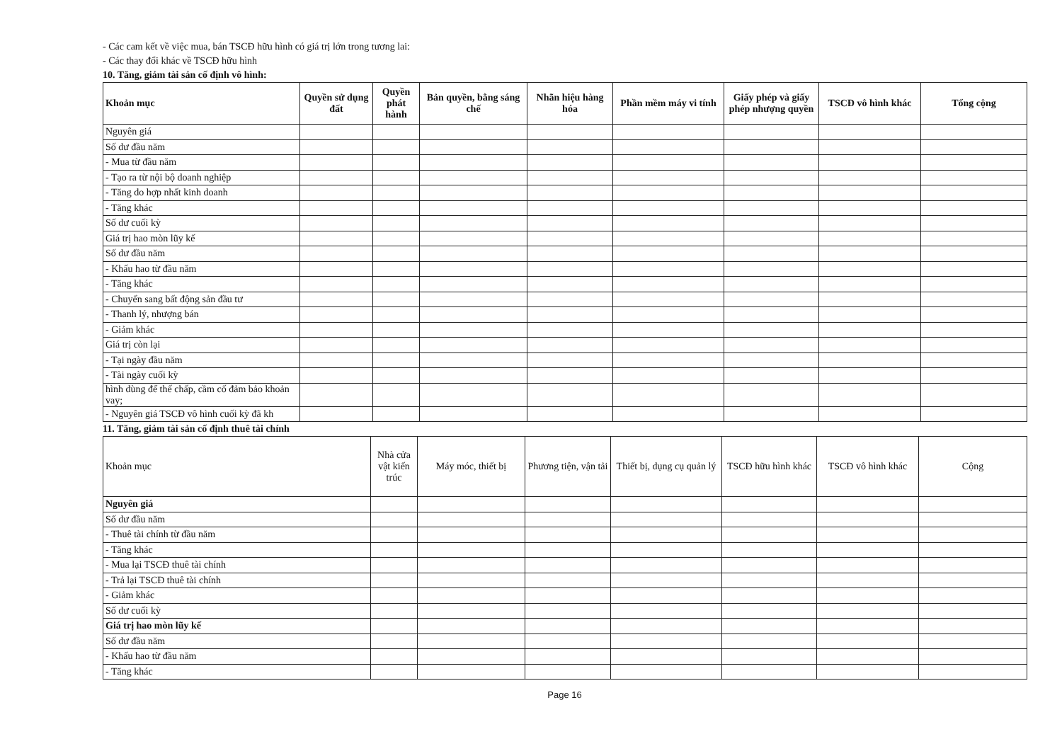- Các cam kết về việc mua, bán TSCĐ hữu hình có giá trị lớn trong tương lai:
- Các thay đổi khác về TSCĐ hữu hình
10. Tăng, giảm tài sản cố định vô hình:
| Khoản mục | Quyền sử dụng đất | Quyền phát hành | Bản quyền, bằng sáng chế | Nhãn hiệu hàng hóa | Phần mềm máy vi tính | Giấy phép và giấy phép nhượng quyền | TSCĐ vô hình khác | Tổng cộng |
| --- | --- | --- | --- | --- | --- | --- | --- | --- |
| Nguyên giá | | | | | | | | |
| Số dư đầu năm | | | | | | | | |
| - Mua từ đầu năm | | | | | | | | |
| - Tạo ra từ nội bộ doanh nghiệp | | | | | | | | |
| - Tăng do hợp nhất kinh doanh | | | | | | | | |
| - Tăng khác | | | | | | | | |
| Số dư cuối kỳ | | | | | | | | |
| Giá trị hao mòn lũy kế | | | | | | | | |
| Số dư đầu năm | | | | | | | | |
| - Khấu hao từ đầu năm | | | | | | | | |
| - Tăng khác | | | | | | | | |
| - Chuyển sang bất động sản đầu tư | | | | | | | | |
| - Thanh lý, nhượng bán | | | | | | | | |
| - Giảm khác | | | | | | | | |
| Giá trị còn lại | | | | | | | | |
| - Tại ngày đầu năm | | | | | | | | |
| - Tài ngày cuối kỳ | | | | | | | | |
| hình dùng để thế chấp, cầm cố đảm bảo khoản vay; | | | | | | | | |
| - Nguyên giá TSCĐ vô hình cuối kỳ đã kh | | | | | | | | |
11. Tăng, giảm tài sản cố định thuê tài chính
| Khoản mục | Nhà cửa vật kiến trúc | Máy móc, thiết bị | Phương tiện, vận tải | Thiết bị, dụng cụ quản lý | TSCĐ hữu hình khác | TSCĐ vô hình khác | Cộng |
| --- | --- | --- | --- | --- | --- | --- | --- |
| Nguyên giá | | | | | | | |
| Số dư đầu năm | | | | | | | |
| - Thuê tài chính từ đầu năm | | | | | | | |
| - Tăng khác | | | | | | | |
| - Mua lại TSCĐ thuê tài chính | | | | | | | |
| - Trả lại TSCĐ thuê tài chính | | | | | | | |
| - Giảm khác | | | | | | | |
| Số dư cuối kỳ | | | | | | | |
| Giá trị hao mòn lũy kế | | | | | | | |
| Số dư đầu năm | | | | | | | |
| - Khấu hao từ đầu năm | | | | | | | |
| - Tăng khác | | | | | | | |
Page 16